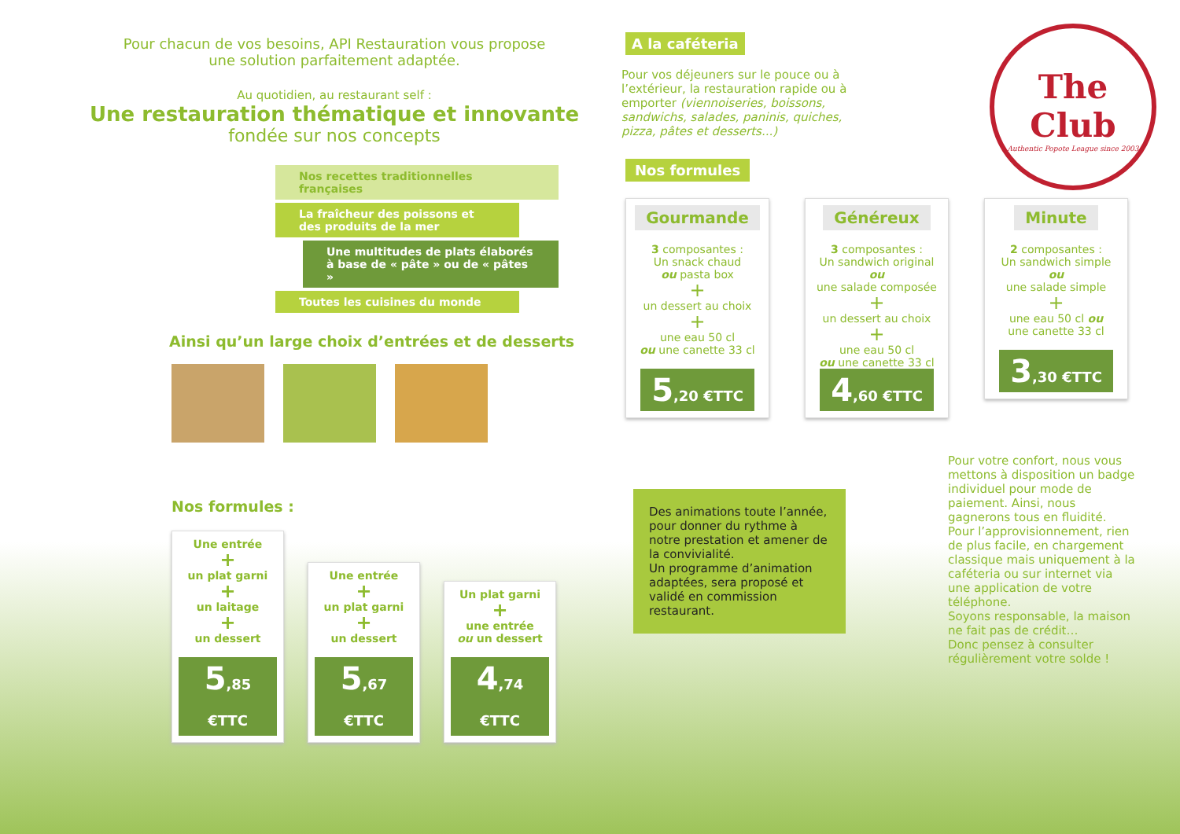Pour chacun de vos besoins, API Restauration vous propose
une solution parfaitement adaptée.
Au quotidien, au restaurant self :
Une restauration thématique et innovante
fondée sur nos concepts
Nos recettes traditionnelles françaises
La fraîcheur des poissons et des produits de la mer
Une multitudes de plats élaborés à base de « pâte » ou de « pâtes »
Toutes les cuisines du monde
Ainsi qu’un large choix d’entrées et de desserts
Nos formules :
Une entrée
+
un plat garni
+
un laitage
+
un dessert
5,85 €TTC
Une entrée
+
un plat garni
+
un dessert
5,67 €TTC
Un plat garni
+
une entrée
ou un dessert
4,74 €TTC
A la caféteria
Pour vos déjeuners sur le pouce ou à l’extérieur, la restauration rapide ou à emporter (viennoiseries, boissons, sandwichs, salades, paninis, quiches, pizza, pâtes et desserts...)
The Club
Authentic Popote League since 2003
Nos formules
Gourmande
3 composantes :
Un snack chaud
ou pasta box
+
un dessert au choix
+
une eau 50 cl
ou une canette 33 cl
5,20 €TTC
Généreux
3 composantes :
Un sandwich original
ou
une salade composée
+
un dessert au choix
+
une eau 50 cl
ou une canette 33 cl
4,60 €TTC
Minute
2 composantes :
Un sandwich simple
ou
une salade simple
+
une eau 50 cl ou
une canette 33 cl
3,30 €TTC
Des animations toute l’année, pour donner du rythme à notre prestation et amener de la convivialité.
Un programme d’animation adaptées, sera proposé et validé en commission restaurant.
Pour votre confort, nous vous mettons à disposition un badge individuel pour mode de paiement. Ainsi, nous gagnerons tous en fluidité.
Pour l’approvisionnement, rien de plus facile, en chargement classique mais uniquement à la caféteria ou sur internet via une application de votre téléphone.
Soyons responsable, la maison ne fait pas de crédit…
Donc pensez à consulter régulièrement votre solde !